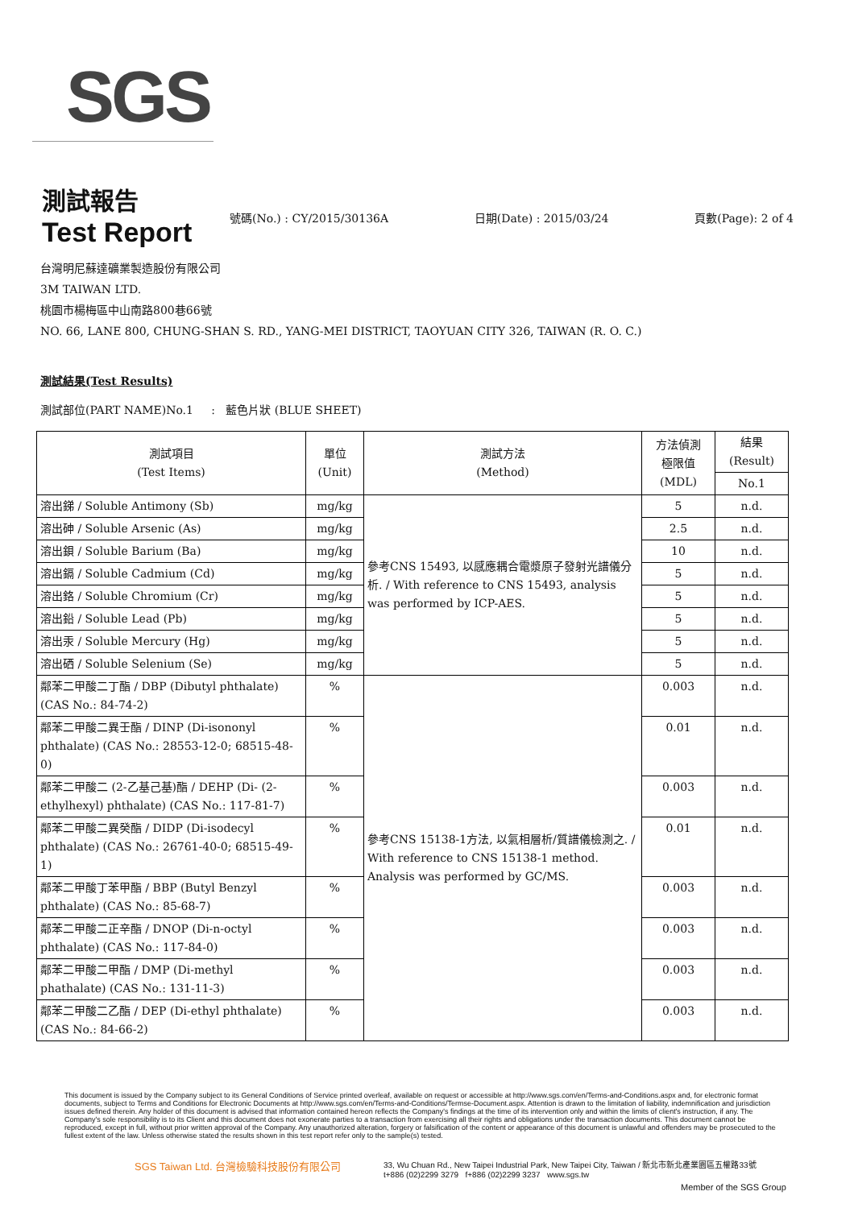SGS
測試報告
Test Report
號碼(No.) : CY/2015/30136A 日期(Date) : 2015/03/24 頁數(Page): 2 of 4
台灣明尼蘇達礦業製造股份有限公司
3M TAIWAN LTD.
桃園市楊梅區中山南路800巷66號
NO. 66, LANE 800, CHUNG-SHAN S. RD., YANG-MEI DISTRICT, TAOYUAN CITY 326, TAIWAN (R. O. C.)
測試結果(Test Results)
測試部位(PART NAME)No.1 : 藍色片狀 (BLUE SHEET)
| 測試項目 (Test Items) | 單位 (Unit) | 測試方法 (Method) | 方法偵測 極限值 (MDL) | 結果 (Result) |
| --- | --- | --- | --- | --- |
| | | | | No.1 |
| 溶出銻 / Soluble Antimony (Sb) | mg/kg | 參考CNS 15493, 以感應耦合電漿原子發射光譜儀分析. / With reference to CNS 15493, analysis was performed by ICP-AES. | 5 | n.d. |
| 溶出砷 / Soluble Arsenic (As) | mg/kg | | 2.5 | n.d. |
| 溶出鋇 / Soluble Barium (Ba) | mg/kg | | 10 | n.d. |
| 溶出鎘 / Soluble Cadmium (Cd) | mg/kg | | 5 | n.d. |
| 溶出鉻 / Soluble Chromium (Cr) | mg/kg | | 5 | n.d. |
| 溶出鉛 / Soluble Lead (Pb) | mg/kg | | 5 | n.d. |
| 溶出汞 / Soluble Mercury (Hg) | mg/kg | | 5 | n.d. |
| 溶出硒 / Soluble Selenium (Se) | mg/kg | | 5 | n.d. |
| 鄰苯二甲酸二丁酯 / DBP (Dibutyl phthalate) (CAS No.: 84-74-2) | % | 參考CNS 15138-1方法, 以氣相層析/質譜儀檢測之. / With reference to CNS 15138-1 method. Analysis was performed by GC/MS. | 0.003 | n.d. |
| 鄰苯二甲酸二異壬酯 / DINP (Di-isononyl phthalate) (CAS No.: 28553-12-0; 68515-48-0) | % | | 0.01 | n.d. |
| 鄰苯二甲酸二 (2-乙基己基)酯 / DEHP (Di- (2-ethylhexyl) phthalate) (CAS No.: 117-81-7) | % | | 0.003 | n.d. |
| 鄰苯二甲酸二異癸酯 / DIDP (Di-isodecyl phthalate) (CAS No.: 26761-40-0; 68515-49-1) | % | | 0.01 | n.d. |
| 鄰苯二甲酸丁苯甲酯 / BBP (Butyl Benzyl phthalate) (CAS No.: 85-68-7) | % | | 0.003 | n.d. |
| 鄰苯二甲酸二正辛酯 / DNOP (Di-n-octyl phthalate) (CAS No.: 117-84-0) | % | | 0.003 | n.d. |
| 鄰苯二甲酸二甲酯 / DMP (Di-methyl phathalate) (CAS No.: 131-11-3) | % | | 0.003 | n.d. |
| 鄰苯二甲酸二乙酯 / DEP (Di-ethyl phthalate) (CAS No.: 84-66-2) | % | | 0.003 | n.d. |
This document is issued by the Company subject to its General Conditions of Service printed overleaf, available on request or accessible at http://www.sgs.com/en/Terms-and-Conditions.aspx and, for electronic format documents, subject to Terms and Conditions for Electronic Documents at http://www.sgs.com/en/Terms-and-Conditions/Termse-Document.aspx. Attention is drawn to the limitation of liability, indemnification and jurisdiction issues defined therein. Any holder of this document is advised that information contained hereon reflects the Company's findings at the time of its intervention only and within the limits of client's instruction, if any. The Company's sole responsibility is to its Client and this document does not exonerate parties to a transaction from exercising all their rights and obligations under the transaction documents. This document cannot be reproduced, except in full, without prior written approval of the Company. Any unauthorized alteration, forgery or falsification of the content or appearance of this document is unlawful and offenders may be prosecuted to the fullest extent of the law. Unless otherwise stated the results shown in this test report refer only to the sample(s) tested.
SGS Taiwan Ltd. 台灣檢驗科技股份有限公司
33, Wu Chuan Rd., New Taipei Industrial Park, New Taipei City, Taiwan / 新北市新北產業園區五權路33號
t+886 (02)2299 3279 f+886 (02)2299 3237 www.sgs.tw
Member of the SGS Group